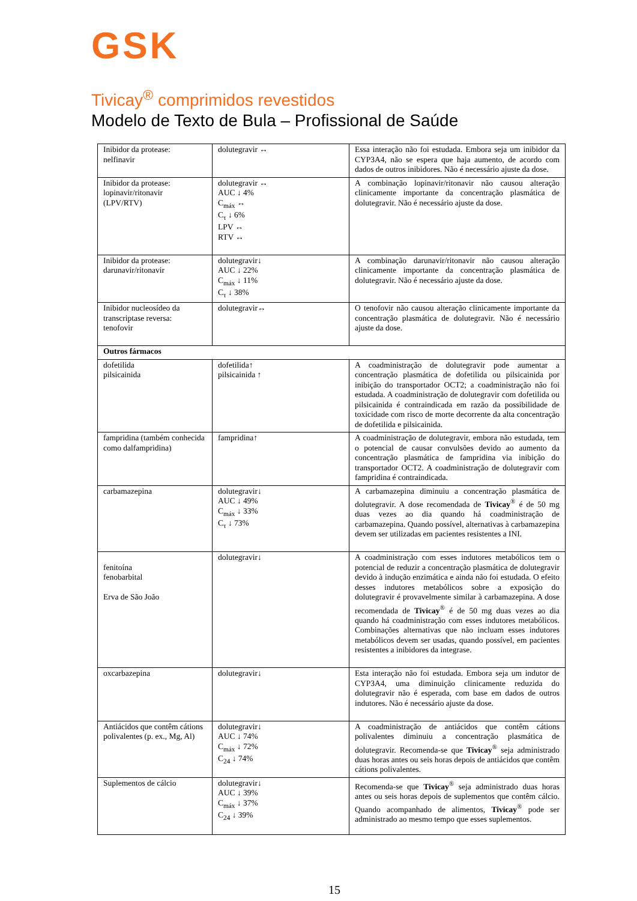GSK
Tivicay<sup>®</sup> comprimidos revestidos
Modelo de Texto de Bula – Profissional de Saúde
| Inibidor da protease: nelfinavir | dolutegravir ↔ | Essa interação não foi estudada. Embora seja um inibidor da CYP3A4, não se espera que haja aumento, de acordo com dados de outros inibidores. Não é necessário ajuste da dose. |
| Inibidor da protease: lopinavir/ritonavir (LPV/RTV) | dolutegravir ↔ AUC ↓ 4% C<sub>máx</sub> ↔ C<sub>τ</sub> ↓ 6% LPV ↔ RTV ↔ | A combinação lopinavir/ritonavir não causou alteração clinicamente importante da concentração plasmática de dolutegravir. Não é necessário ajuste da dose. |
| Inibidor da protease: darunavir/ritonavir | dolutegravir↓ AUC ↓ 22% C<sub>máx</sub> ↓ 11% C<sub>τ</sub> ↓ 38% | A combinação darunavir/ritonavir não causou alteração clinicamente importante da concentração plasmática de dolutegravir. Não é necessário ajuste da dose. |
| Inibidor nucleosídeo da transcriptase reversa: tenofovir | dolutegravir↔ | O tenofovir não causou alteração clinicamente importante da concentração plasmática de dolutegravir. Não é necessário ajuste da dose. |
| Outros fármacos | | |
| dofetilida pilsicainida | dofetilida↑ pilsicainida ↑ | A coadministração de dolutegravir pode aumentar a concentração plasmática de dofetilida ou pilsicainida por inibição do transportador OCT2; a coadministração não foi estudada. A coadministração de dolutegravir com dofetilida ou pilsicainida é contraindicada em razão da possibilidade de toxicidade com risco de morte decorrente da alta concentração de dofetilida e pilsicainida. |
| fampridina (também conhecida como dalfampridina) | fampridina↑ | A coadministração de dolutegravir, embora não estudada, tem o potencial de causar convulsões devido ao aumento da concentração plasmática de fampridina via inibição do transportador OCT2. A coadministração de dolutegravir com fampridina é contraindicada. |
| carbamazepina | dolutegravir↓ AUC ↓ 49% C<sub>máx</sub> ↓ 33% C<sub>τ</sub> ↓ 73% | A carbamazepina diminuiu a concentração plasmática de dolutegravir. A dose recomendada de Tivicay<sup>®</sup> é de 50 mg duas vezes ao dia quando há coadministração de carbamazepina. Quando possível, alternativas à carbamazepina devem ser utilizadas em pacientes resistentes a INI. |
| fenitoína fenobarbital Erva de São João | dolutegravir↓ | A coadministração com esses indutores metabólicos tem o potencial de reduzir a concentração plasmática de dolutegravir devido à indução enzimática e ainda não foi estudada. O efeito desses indutores metabólicos sobre a exposição do dolutegravir é provavelmente similar à carbamazepina. A dose recomendada de Tivicay<sup>®</sup> é de 50 mg duas vezes ao dia quando há coadministração com esses indutores metabólicos. Combinações alternativas que não incluam esses indutores metabólicos devem ser usadas, quando possível, em pacientes resistentes a inibidores da integrase. |
| oxcarbazepina | dolutegravir↓ | Esta interação não foi estudada. Embora seja um indutor de CYP3A4, uma diminuição clinicamente reduzida do dolutegravir não é esperada, com base em dados de outros indutores. Não é necessário ajuste da dose. |
| Antiácidos que contêm cátions polivalentes (p. ex., Mg, Al) | dolutegravir↓ AUC ↓ 74% C<sub>máx</sub> ↓ 72% C<sub>24</sub> ↓ 74% | A coadministração de antiácidos que contêm cátions polivalentes diminuiu a concentração plasmática de dolutegravir. Recomenda-se que Tivicay<sup>®</sup> seja administrado duas horas antes ou seis horas depois de antiácidos que contêm cátions polivalentes. |
| Suplementos de cálcio | dolutegravir↓ AUC ↓ 39% C<sub>máx</sub> ↓ 37% C<sub>24</sub> ↓ 39% | Recomenda-se que Tivicay<sup>®</sup> seja administrado duas horas antes ou seis horas depois de suplementos que contêm cálcio. Quando acompanhado de alimentos, Tivicay<sup>®</sup> pode ser administrado ao mesmo tempo que esses suplementos. |
15